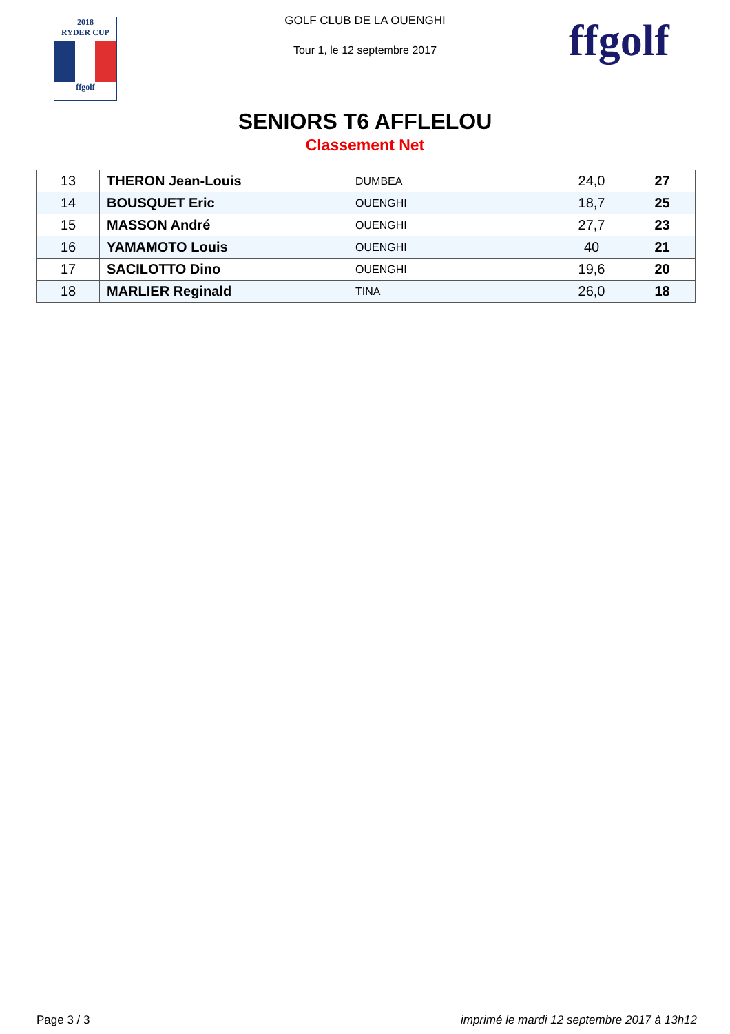2018
RYDER CUP
ffgolf
ffgolf
GOLF CLUB DE LA OUENGHI
Tour 1, le 12 septembre 2017
SENIORS T6 AFFLELOU
Classement Net
| 13 | THERON Jean-Louis | DUMBEA | 24,0 | 27 |
| 14 | BOUSQUET Eric | OUENGHI | 18,7 | 25 |
| 15 | MASSON André | OUENGHI | 27,7 | 23 |
| 16 | YAMAMOTO Louis | OUENGHI | 40 | 21 |
| 17 | SACILOTTO Dino | OUENGHI | 19,6 | 20 |
| 18 | MARLIER Reginald | TINA | 26,0 | 18 |
Page 3 / 3 imprimé le mardi 12 septembre 2017 à 13h12